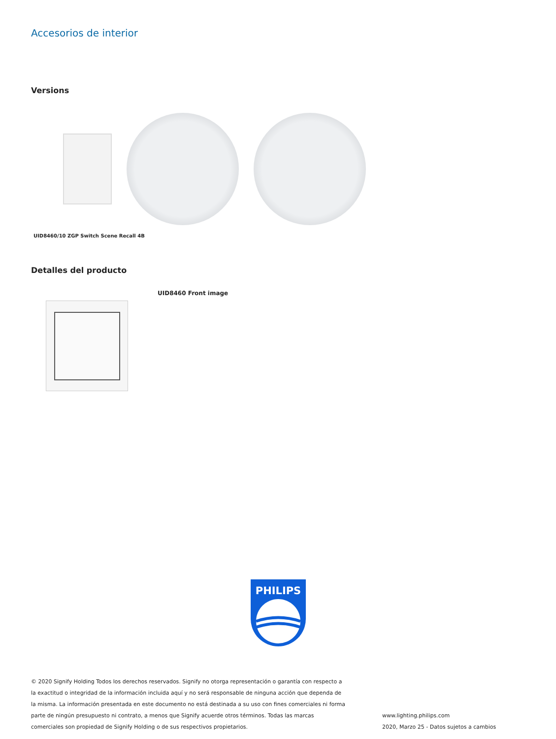Accesorios de interior
Versions
UID8460/10 ZGP Switch Scene Recall 4B
Detalles del producto
UID8460 Front image
PHILIPS
© 2020 Signify Holding Todos los derechos reservados. Signify no otorga representación o garantía con respecto a la exactitud o integridad de la información incluida aquí y no será responsable de ninguna acción que dependa de la misma. La información presentada en este documento no está destinada a su uso con fines comerciales ni forma parte de ningún presupuesto ni contrato, a menos que Signify acuerde otros términos. Todas las marcas comerciales son propiedad de Signify Holding o de sus respectivos propietarios.
www.lighting.philips.com
2020, Marzo 25 - Datos sujetos a cambios